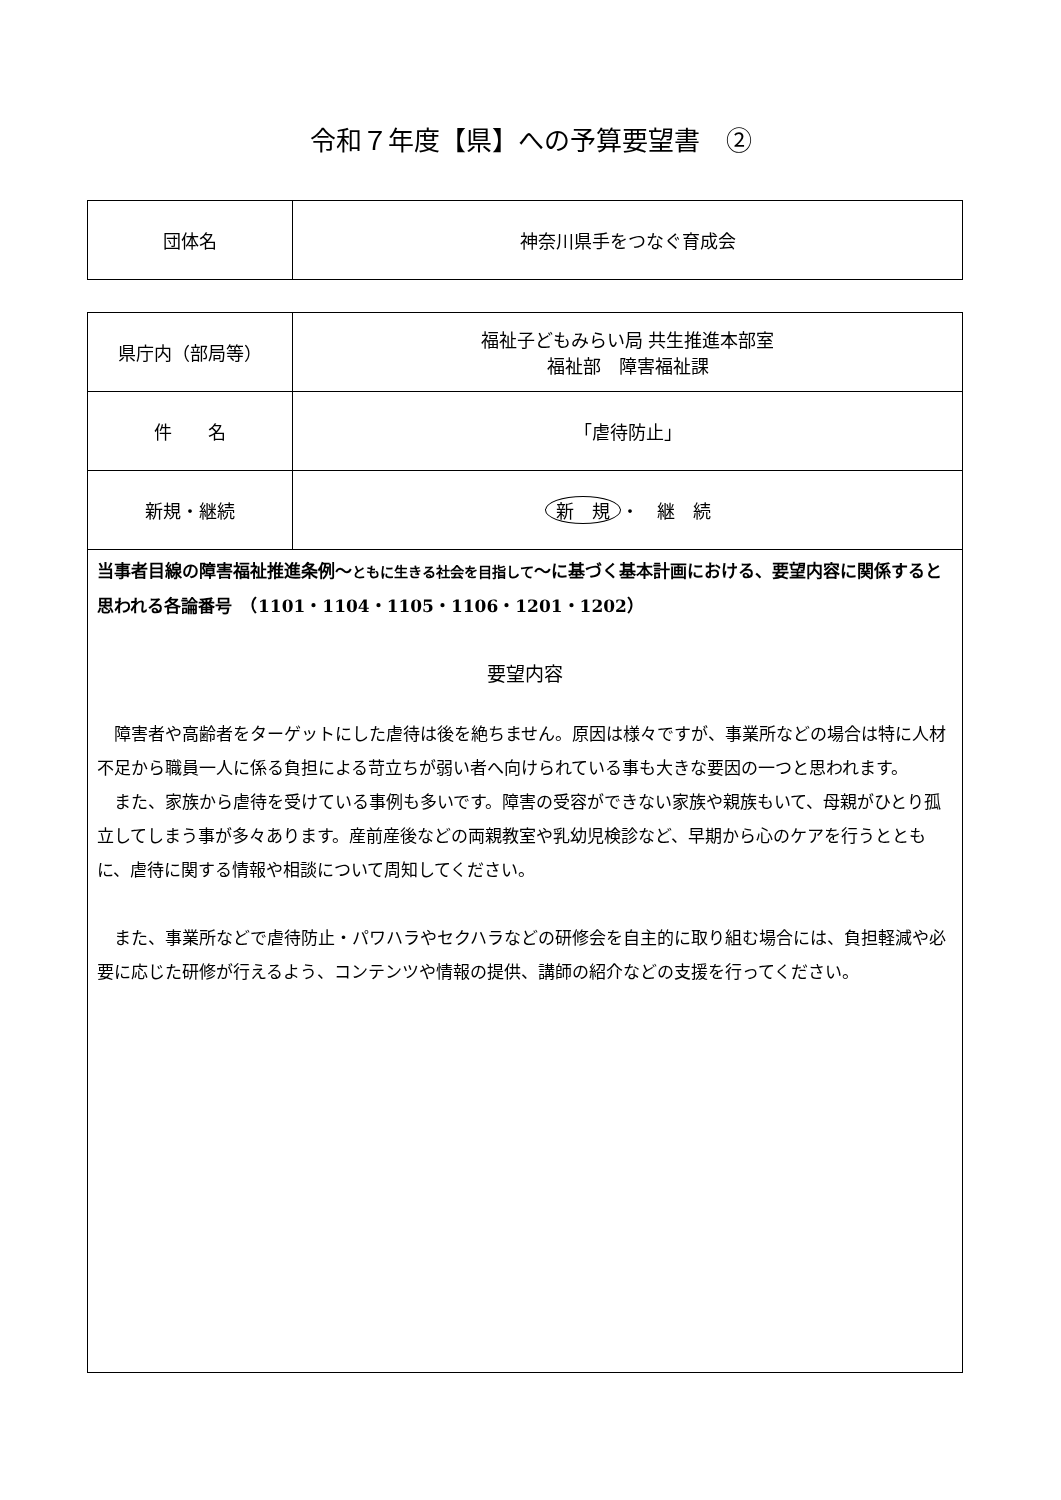令和７年度【県】への予算要望書　②
| 団体名 | 神奈川県手をつなぐ育成会 |
| 県庁内（部局等） | 福祉子どもみらい局 共生推進本部室 福祉部 障害福祉課 |
| 件 名 | 「虐待防止」 |
| 新規・継続 | 新 規 ・ 継 続 |
当事者目線の障害福祉推進条例～ともに生きる社会を目指して～に基づく基本計画における、要望内容に関係すると思われる各論番号　（1101・1104・1105・1106・1201・1202）
要望内容
障害者や高齢者をターゲットにした虐待は後を絶ちません。原因は様々ですが、事業所などの場合は特に人材不足から職員一人に係る負担による苛立ちが弱い者へ向けられている事も大きな要因の一つと思われます。
また、家族から虐待を受けている事例も多いです。障害の受容ができない家族や親族もいて、母親がひとり孤立してしまう事が多々あります。産前産後などの両親教室や乳幼児検診など、早期から心のケアを行うとともに、虐待に関する情報や相談について周知してください。
また、事業所などで虐待防止・パワハラやセクハラなどの研修会を自主的に取り組む場合には、負担軽減や必要に応じた研修が行えるよう、コンテンツや情報の提供、講師の紹介などの支援を行ってください。